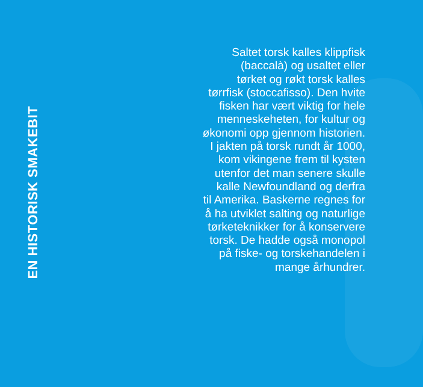EN HISTORISK SMAKEBIT
Saltet torsk kalles klippfisk
(baccalà) og usaltet eller
tørket og røkt torsk kalles
tørrfisk (stoccafisso). Den hvite
fisken har vært viktig for hele
menneskeheten, for kultur og
økonomi opp gjennom historien.
I jakten på torsk rundt år 1000,
kom vikingene frem til kysten
utenfor det man senere skulle
kalle Newfoundland og derfra
til Amerika. Baskerne regnes for
å ha utviklet salting og naturlige
tørketeknikker for å konservere
torsk. De hadde også monopol
på fiske- og torskehandelen i
mange århundrer.